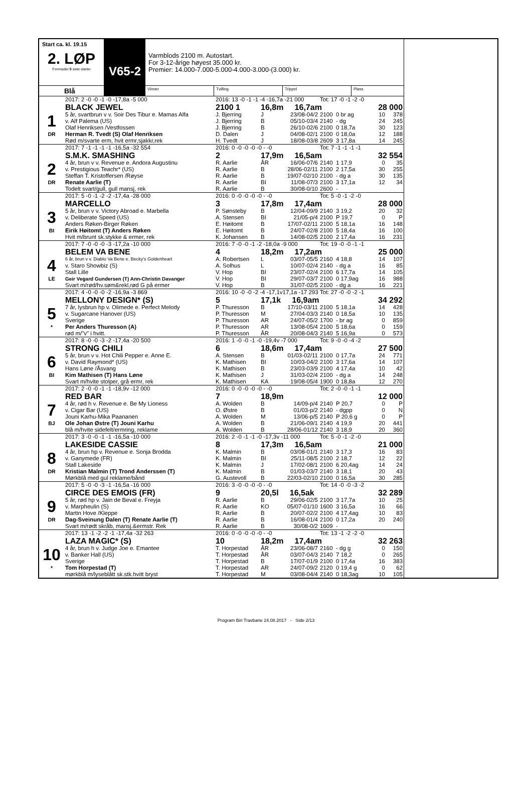Start ca. kl. 19.15
2. LØP
Formrader 5 siste starter
V65-2
Varmblods 2100 m. Autostart.
For 3-12-årige høyest 35.000 kr.
Premier: 14.000-7.000-5.000-4.000-3.000-(3.000) kr.
Blå
Vinner Tvilling Trippel Plass
| | 2017: 2 -0 -0 -1 -0 -17,8a -5 000 | 2016: 13 -0 -1 -1 -4 -16,7a -21 000 | | | Tot: 17 -0 -1 -2 -0 | | | |
| | BLACK JEWEL | 2100 1 | 16,8m 16,7am | | | | 28 000 | |
| 1 | 5 år, svartbrun v v. Soir Des Tibur e. Mamas Alfa | J. Bjerring | J | 23/08-04/2 | 2100 | 0 br ag | 10 | 378 |
| | v. Alf Palema (US) | J. Bjerring | B | 05/10-03/4 | 2140 | - dg | 24 | 245 |
| | Olaf Henriksen /Vestfossen | J. Bjerring | B | 26/10-02/6 | 2100 | 0 18,7a | 30 | 123 |
| DR | Herman R. Tvedt (S) Olaf Henriksen | D. Dalen | J | 04/08-02/1 | 2100 | 0 18,0a | 12 | 188 |
| | Rød m/svarte erm, hvit ermr,sjakkr,rek | H. Tvedt | J | 18/08-03/8 | 2609 | 3 17,8a | 14 | 245 |
| | 2017: 7 -1 -1 -1 -1 -16,5a -32 554 | 2016: 0 -0 -0 -0 -0 - -0 | | | Tot: 7 -1 -1 -1 -1 | | | |
| | S.M.K. SMASHING | 2 | 17,9m 16,5am | | | | 32 554 | |
| 2 | 4 år, brun v v. Revenue e. Andora Augustinu | R. Aarlie | ÅR | 16/06-07/6 | 2140 | 1 17,9 | 0 | 35 |
| | v. Prestigious Teachr* (US) | R. Aarlie | B | 28/06-02/11 | 2100 | 2 17,5a | 30 | 255 |
| | Steffan T. Kristoffersen /Røyse | R. Aarlie | B | 19/07-02/10 | 2100 | - dg a | 30 | 135 |
| DR | Renate Aarlie (T) | R. Aarlie | BI | 11/08-07/3 | 2100 | 3 17,1a | 12 | 34 |
| | Todelt svart/gull, gull mansj, rek | R. Aarlie | B | 30/08-0/10 | 2600 | - | | |
| | 2017: 5 -0 -1 -2 -2 -17,4a -28 000 | 2016: 0 -0 -0 -0 -0 - -0 | | | Tot: 5 -0 -1 -2 -0 | | | |
| | MARCELLO | 3 | 17,8m 17,4am | | | | 28 000 | |
| 3 | 5 år, brun v v. Victory Abroad e. Marbella | P. Sønsteby | B | 12/04-09/9 | 2140 | 3 19,2 | 20 | 32 |
| | v. Deliberate Speed (US) | A. Stensen | BI | 21/05-p/4 | 2100 | P 19,7 | 0 | P |
| | Anders Røken-Birger Røken | E. Høitomt | B | 17/07-02/11 | 2100 | 5 18,1a | 16 | 148 |
| BI | Eirik Høitomt (T) Anders Røken | E. Høitomt | B | 24/07-02/8 | 2100 | 5 18,4a | 16 | 100 |
| | Hvit m/brunt sk.stykke & ermer, rek | K. Johansen | B | 14/08-02/5 | 2100 | 2 17,4a | 16 | 231 |
| | 2017: 7 -0 -0 -0 -3 -17,2a -10 000 | 2016: 7 -0 -0 -1 -2 -18,0a -9 000 | | | Tot: 19 -0 -0 -1 -1 | | | |
| | BELEM VA BENE | 4 | 18,2m 17,2am | | | | 25 000 | |
| 4 | 6 år, brun v v. Diablo Va Bene e. Becky's Goldenheart | A. Robertsen | L | 03/07-05/5 | 2160 | 4 18,8 | 14 | 107 |
| | v. Staro Showbiz (S) | A. Solhus | L | 10/07-02/4 | 2140 | - dg a | 16 | 85 |
| | Stall Lille | V. Hop | BI | 23/07-02/4 | 2100 | 6 17,7a | 14 | 105 |
| LE | Geir Vegard Gundersen (T) Ann-Christin Davanger | V. Hop | BI | 29/07-03/7 | 2100 | 0 17,9ag | 16 | 988 |
| | Svart m/rød/hv.søm&rekl,rød G på ermer | V. Hop | B | 31/07-02/5 | 2100 | - dg a | 16 | 221 |
| | 2017: 4 -0 -0 -0 -2 -16,9a -3 869 | 2016: 10 -0 -0 -2 -4 -17,1v17,1a -17 293 | | | Tot: 27 -0 -0 -2 -1 | | | |
| | MELLONY DESIGN* (S) | 5 | 17,1k 16,9am | | | | 34 292 | |
| 5 | 7 år, lysbrun hp v. Olimede e. Perfect Melody | P. Thuresson | B | 17/10-03/11 | 2100 | 5 18,1a | 14 | 428 |
| | v. Sugarcane Hanover (US) | P. Thuresson | M | 27/04-03/3 | 2140 | 0 18,5a | 10 | 135 |
| | Sverige | P. Thuresson | AR | 24/07-05/2 | 1700 | - br ag | 0 | 859 |
| * | Per Anders Thuresson (A) | P. Thuresson | AR | 13/08-05/4 | 2100 | 5 18,6a | 0 | 159 |
| | rød m/"v" i hvitt. | P. Thuresson | ÅR | 20/08-04/3 | 2140 | 5 16,9a | 0 | 573 |
| | 2017: 8 -0 -0 -3 -2 -17,4a -20 500 | 2016: 1 -0 -0 -1 -0 -19,4v -7 000 | | | Tot: 9 -0 -0 -4 -2 | | | |
| | STRONG CHILI | 6 | 18,6m 17,4am | | | | 27 500 | |
| 6 | 5 år, brun v v. Hot Chili Pepper e. Anne E. | A. Stensen | B | 01/03-02/11 | 2100 | 0 17,7a | 24 | 771 |
| | v. David Raymond* (US) | K. Mathisen | BI | 10/03-04/2 | 2100 | 3 17,6a | 14 | 107 |
| | Hans Løne /Åsvang | K. Mathisen | B | 23/03-03/9 | 2100 | 4 17,4a | 10 | 42 |
| BI | Kim Mathisen (T) Hans Løne | K. Mathisen | J | 31/03-02/4 | 2100 | - dg a | 14 | 248 |
| | Svart m/hvite stolper, grå ermr, rek | K. Mathisen | KA | 19/08-05/4 | 1900 | 0 18,8a | 12 | 270 |
| | 2017: 2 -0 -0 -1 -1 -18,9v -12 000 | 2016: 0 -0 -0 -0 -0 - -0 | | | Tot: 2 -0 -0 -1 -1 | | | |
| | RED BAR | 7 | 18,9m | | | | 12 000 | |
| 7 | 4 år, rød h v. Revenue e. Be My Lioness | A. Wolden | B | 14/09-p/4 | 2140 | P 20,7 | 0 | P |
| | v. Cigar Bar (US) | O. Østre | B | 01/03-p/2 | 2140 | - dgpp | 0 | N |
| | Jouni Karhu-Mika Paananen | A. Wolden | M | 13/06-p/5 | 2140 | P 20,6 g | 0 | P |
| BJ | Ole Johan Østre (T) Jouni Karhu | A. Wolden | B | 21/06-09/1 | 2140 | 4 19,9 | 20 | 441 |
| | blå m/hvite sidefelt/ermring, reklame | A. Wolden | B | 28/06-01/12 | 2140 | 3 18,9 | 20 | 360 |
| | 2017: 3 -0 -0 -1 -1 -16,5a -10 000 | 2016: 2 -0 -1 -1 -0 -17,3v -11 000 | | | Tot: 5 -0 -1 -2 -0 | | | |
| | LAKESIDE CASSIE | 8 | 17,3m 16,5am | | | | 21 000 | |
| 8 | 4 år, brun hp v. Revenue e. Sonja Brodda | K. Malmin | B | 03/08-01/1 | 2140 | 3 17,3 | 16 | 83 |
| | v. Ganymede (FR) | K. Malmin | BI | 25/11-08/5 | 2100 | 2 18,7 | 12 | 22 |
| | Stall Lakeside | K. Malmin | J | 17/02-08/1 | 2100 | 6 20,4ag | 14 | 24 |
| DR | Kristian Malmin (T) Trond Anderssen (T) | K. Malmin | B | 01/03-03/7 | 2140 | 3 18,1 | 20 | 43 |
| | Mørkblå med gul reklame/bånd | G. Austevoll | B | 22/03-02/10 | 2100 | 0 16,5a | 30 | 285 |
| | 2017: 5 -0 -0 -3 -1 -16,5a -16 000 | 2016: 3 -0 -0 -0 -0 - -0 | | | Tot: 14 -0 -0 -3 -2 | | | |
| | CIRCE DES EMOIS (FR) | 9 | 20,5l 16,5ak | | | | 32 289 | |
| 9 | 5 år, rød hp v. Jain de Beval e. Freyja | R. Aarlie | B | 29/06-02/5 | 2100 | 3 17,7a | 10 | 25 |
| | v. Marpheulin (S) | R. Aarlie | KO | 05/07-01/10 | 1600 | 3 16,5a | 16 | 66 |
| | Martin Hove /Kleppe | R. Aarlie | B | 20/07-02/2 | 2100 | 4 17,4ag | 10 | 83 |
| DR | Dag-Sveinung Dalen (T) Renate Aarlie (T) | R. Aarlie | B | 16/08-01/4 | 2100 | 0 17,2a | 20 | 240 |
| | Svart m/rødt skråb, mansj.&ermstr. Rek | R. Aarlie | B | 30/08-0/2 | 1609 | - | | |
| | 2017: 13 -1 -2 -2 -1 -17,4a -32 263 | 2016: 0 -0 -0 -0 -0 - -0 | | | Tot: 13 -1 -2 -2 -0 | | | |
| | LAZA MAGIC* (S) | 10 | 18,2m 17,4am | | | | 32 263 | |
| 10 | 4 år, brun h v. Judge Joe e. Emantee | T. Horpestad | ÅR | 23/06-08/7 | 2160 | - dg g | 0 | 150 |
| | v. Banker Hall (US) | T. Horpestad | ÅR | 03/07-04/3 | 2140 | 7 18,2 | 0 | 265 |
| | Sverige | T. Horpestad | B | 17/07-01/9 | 2100 | 0 17,4a | 16 | 383 |
| * | Tom Horpestad (T) | T. Horpestad | AR | 24/07-09/2 | 2120 | 0 19,4 g | 0 | 62 |
| | mørkblå m/lyseblått sk.stk.hvitt bryst | T. Horpestad | M | 03/08-04/4 | 2140 | 0 18,3ag | 10 | 105 |
Program Biri Travbane 24.08.2017 - Side 2/13